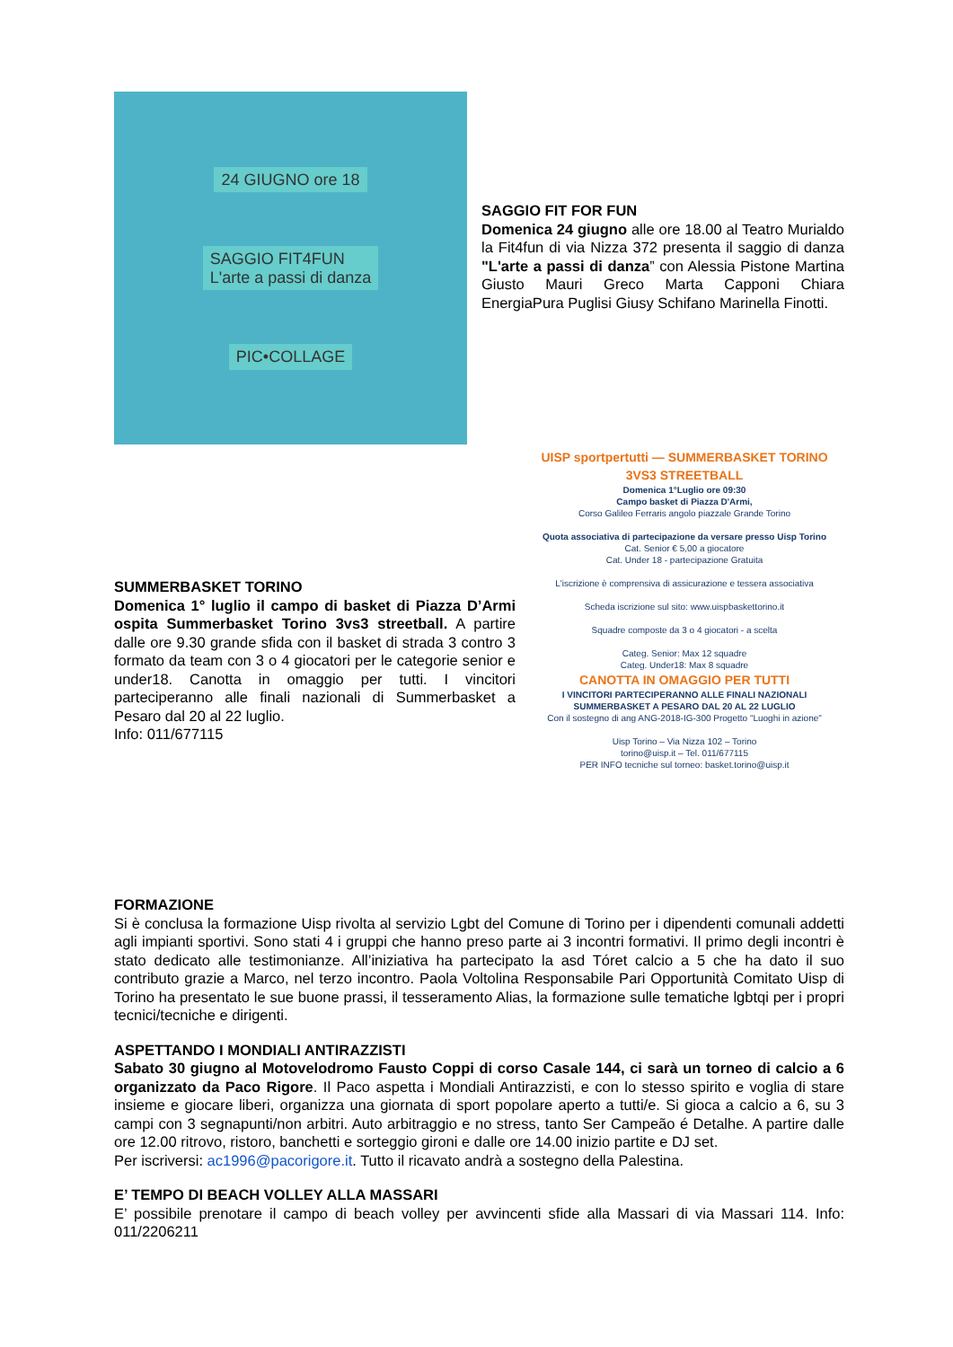24 GIUGNO ore 18
SAGGIO FIT4FUN
L'arte a passi di danza
PIC•COLLAGE
SAGGIO FIT FOR FUN
Domenica 24 giugno alle ore 18.00 al Teatro Murialdo la Fit4fun di via Nizza 372 presenta il saggio di danza "L'arte a passi di danza” con Alessia Pistone Martina Giusto Mauri Greco Marta Capponi Chiara EnergiaPura Puglisi Giusy Schifano Marinella Finotti.
SUMMERBASKET TORINO
Domenica 1° luglio il campo di basket di Piazza D’Armi ospita Summerbasket Torino 3vs3 streetball. A partire dalle ore 9.30 grande sfida con il basket di strada 3 contro 3 formato da team con 3 o 4 giocatori per le categorie senior e under18. Canotta in omaggio per tutti. I vincitori parteciperanno alle finali nazionali di Summerbasket a Pesaro dal 20 al 22 luglio.
Info: 011/677115
UISP sportpertutti — SUMMERBASKET TORINO
3VS3 STREETBALL
Domenica 1°Luglio ore 09:30
Campo basket di Piazza D'Armi,
Corso Galileo Ferraris angolo piazzale Grande Torino
Quota associativa di partecipazione da versare presso Uisp Torino
Cat. Senior € 5,00 a giocatore
Cat. Under 18 - partecipazione Gratuita
L'iscrizione è comprensiva di assicurazione e tessera associativa
Scheda iscrizione sul sito: www.uispbaskettorino.it
Squadre composte da 3 o 4 giocatori - a scelta
Categ. Senior: Max 12 squadre
Categ. Under18: Max 8 squadre
CANOTTA IN OMAGGIO PER TUTTI
I VINCITORI PARTECIPERANNO ALLE FINALI NAZIONALI SUMMERBASKET A PESARO DAL 20 AL 22 LUGLIO
Con il sostegno di ang ANG-2018-IG-300 Progetto "Luoghi in azione"
Uisp Torino – Via Nizza 102 – Torino
torino@uisp.it – Tel. 011/677115
PER INFO tecniche sul torneo: basket.torino@uisp.it
FORMAZIONE
Si è conclusa la formazione Uisp rivolta al servizio Lgbt del Comune di Torino per i dipendenti comunali addetti agli impianti sportivi. Sono stati 4 i gruppi che hanno preso parte ai 3 incontri formativi. Il primo degli incontri è stato dedicato alle testimonianze. All’iniziativa ha partecipato la asd Tóret calcio a 5 che ha dato il suo contributo grazie a Marco, nel terzo incontro. Paola Voltolina Responsabile Pari Opportunità Comitato Uisp di Torino ha presentato le sue buone prassi, il tesseramento Alias, la formazione sulle tematiche lgbtqi per i propri tecnici/tecniche e dirigenti.
ASPETTANDO I MONDIALI ANTIRAZZISTI
Sabato 30 giugno al Motovelodromo Fausto Coppi di corso Casale 144, ci sarà un torneo di calcio a 6 organizzato da Paco Rigore. Il Paco aspetta i Mondiali Antirazzisti, e con lo stesso spirito e voglia di stare insieme e giocare liberi, organizza una giornata di sport popolare aperto a tutti/e. Si gioca a calcio a 6, su 3 campi con 3 segnapunti/non arbitri. Auto arbitraggio e no stress, tanto Ser Campeão é Detalhe. A partire dalle ore 12.00 ritrovo, ristoro, banchetti e sorteggio gironi e dalle ore 14.00 inizio partite e DJ set.
Per iscriversi: ac1996@pacorigore.it. Tutto il ricavato andrà a sostegno della Palestina.
E’ TEMPO DI BEACH VOLLEY ALLA MASSARI
E’ possibile prenotare il campo di beach volley per avvincenti sfide alla Massari di via Massari 114. Info: 011/2206211